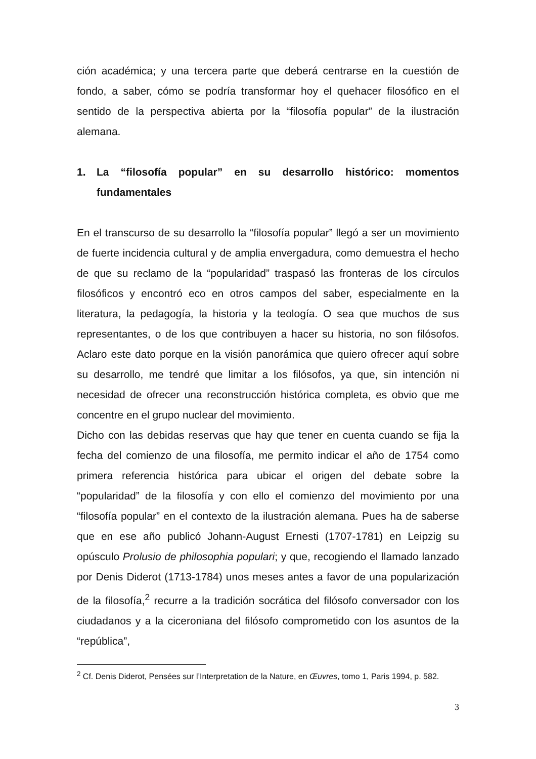ción académica; y una tercera parte que deberá centrarse en la cuestión de fondo, a saber, cómo se podría transformar hoy el quehacer filosófico en el sentido de la perspectiva abierta por la “filosofía popular” de la ilustración alemana.
1. La “filosofía popular” en su desarrollo histórico: momentos fundamentales
En el transcurso de su desarrollo la “filosofía popular” llegó a ser un movimiento de fuerte incidencia cultural y de amplia envergadura, como demuestra el hecho de que su reclamo de la “popularidad” traspasó las fronteras de los círculos filosóficos y encontró eco en otros campos del saber, especialmente en la literatura, la pedagogía, la historia y la teología. O sea que muchos de sus representantes, o de los que contribuyen a hacer su historia, no son filósofos. Aclaro este dato porque en la visión panorámica que quiero ofrecer aquí sobre su desarrollo, me tendré que limitar a los filósofos, ya que, sin intención ni necesidad de ofrecer una reconstrucción histórica completa, es obvio que me concentre en el grupo nuclear del movimiento.
Dicho con las debidas reservas que hay que tener en cuenta cuando se fija la fecha del comienzo de una filosofía, me permito indicar el año de 1754 como primera referencia histórica para ubicar el origen del debate sobre la “popularidad” de la filosofía y con ello el comienzo del movimiento por una “filosofía popular” en el contexto de la ilustración alemana. Pues ha de saberse que en ese año publicó Johann-August Ernesti (1707-1781) en Leipzig su opúsculo Prolusio de philosophia populari; y que, recogiendo el llamado lanzado por Denis Diderot (1713-1784) unos meses antes a favor de una popularización de la filosofía,<sup>2</sup> recurre a la tradición socrática del filósofo conversador con los ciudadanos y a la ciceroniana del filósofo comprometido con los asuntos de la “república”,
<sup>2</sup> Cf. Denis Diderot, Pensées sur l’Interpretation de la Nature, en Œuvres, tomo 1, Paris 1994, p. 582.
3